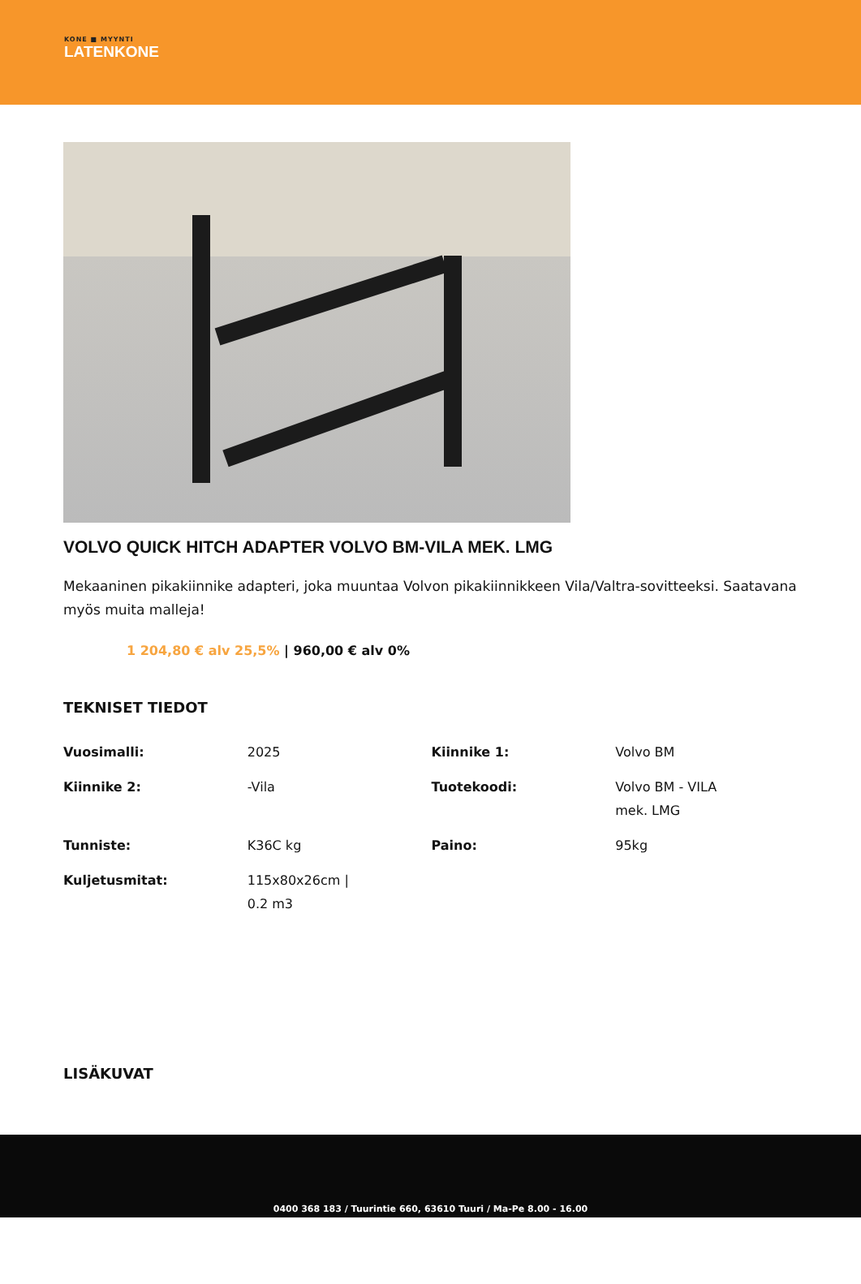KONE ■ MYYNTI
LATENKONE
VOLVO QUICK HITCH ADAPTER VOLVO BM-VILA MEK. LMG
Mekaaninen pikakiinnike adapteri, joka muuntaa Volvon pikakiinnikkeen Vila/Valtra-sovitteeksi. Saatavana myös muita malleja!
1 204,80 € alv 25,5% | 960,00 € alv 0%
TEKNISET TIEDOT
| Vuosimalli: | 2025 | Kiinnike 1: | Volvo BM |
| Kiinnike 2: | -Vila | Tuotekoodi: | Volvo BM - VILA mek. LMG |
| Tunniste: | K36C kg | Paino: | 95kg |
| Kuljetusmitat: | 115x80x26cm / 0.2 m3 | | |
LISÄKUVAT
0400 368 183 / Tuurintie 660, 63610 Tuuri / Ma-Pe 8.00 - 16.00